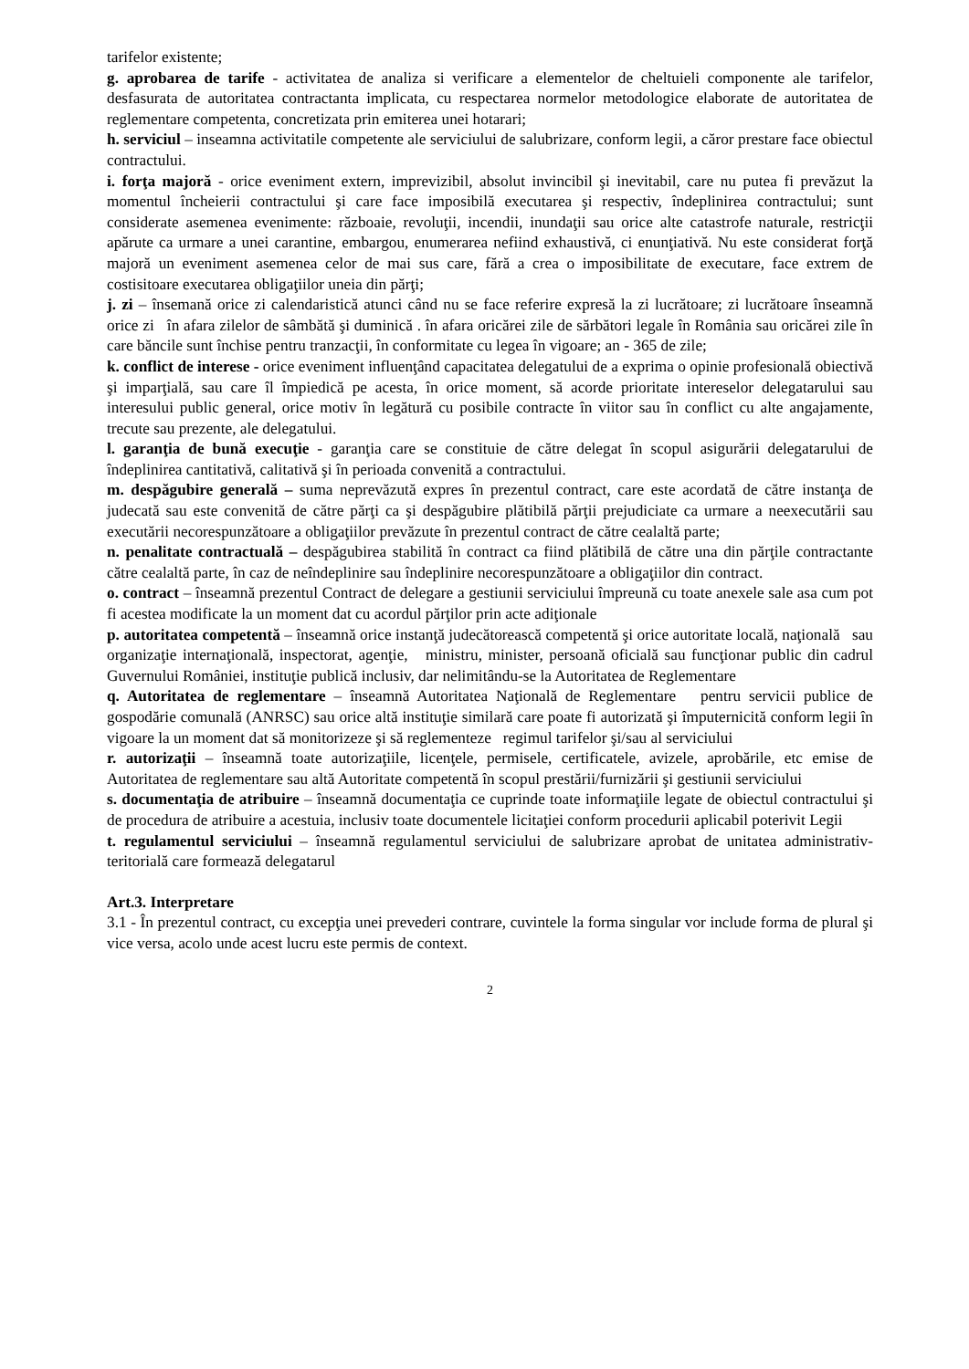tarifelor existente;
g. aprobarea de tarife - activitatea de analiza si verificare a elementelor de cheltuieli componente ale tarifelor, desfasurata de autoritatea contractanta implicata, cu respectarea normelor metodologice elaborate de autoritatea de reglementare competenta, concretizata prin emiterea unei hotarari;
h. serviciul – inseamna activitatile competente ale serviciului de salubrizare, conform legii, a căror prestare face obiectul contractului.
i. forţa majoră - orice eveniment extern, imprevizibil, absolut invincibil şi inevitabil, care nu putea fi prevăzut la momentul încheierii contractului şi care face imposibilă executarea şi respectiv, îndeplinirea contractului; sunt considerate asemenea evenimente: războaie, revoluţii, incendii, inundaţii sau orice alte catastrofe naturale, restricţii apărute ca urmare a unei carantine, embargou, enumerarea nefiind exhaustivă, ci enunţiativă. Nu este considerat forţă majoră un eveniment asemenea celor de mai sus care, fără a crea o imposibilitate de executare, face extrem de costisitoare executarea obligaţiilor uneia din părţi;
j. zi – însemană orice zi calendaristică atunci când nu se face referire expresă la zi lucrătoare; zi lucrătoare înseamnă orice zi în afara zilelor de sâmbătă şi duminică . în afara oricărei zile de sărbători legale în România sau oricărei zile în care băncile sunt închise pentru tranzacţii, în conformitate cu legea în vigoare; an - 365 de zile;
k. conflict de interese - orice eveniment influenţând capacitatea delegatului de a exprima o opinie profesională obiectivă şi imparţială, sau care îl împiedică pe acesta, în orice moment, să acorde prioritate intereselor delegatarului sau interesului public general, orice motiv în legătură cu posibile contracte în viitor sau în conflict cu alte angajamente, trecute sau prezente, ale delegatului.
l. garanţia de bună execuţie - garanţia care se constituie de către delegat în scopul asigurării delegatarului de îndeplinirea cantitativă, calitativă şi în perioada convenită a contractului.
m. despăgubire generală – suma neprevăzută expres în prezentul contract, care este acordată de către instanţa de judecată sau este convenită de către părţi ca şi despăgubire plătibilă părţii prejudiciate ca urmare a neexecutării sau executării necorespunzătoare a obligaţiilor prevăzute în prezentul contract de către cealaltă parte;
n. penalitate contractuală – despăgubirea stabilită în contract ca fiind plătibilă de către una din părţile contractante către cealaltă parte, în caz de neîndeplinire sau îndeplinire necorespunzătoare a obligaţiilor din contract.
o. contract – înseamnă prezentul Contract de delegare a gestiunii serviciului împreună cu toate anexele sale asa cum pot fi acestea modificate la un moment dat cu acordul părţilor prin acte adiţionale
p. autoritatea competentă – înseamnă orice instanţă judecătorească competentă şi orice autoritate locală, naţională sau organizaţie internaţională, inspectorat, agenţie, ministru, minister, persoană oficială sau funcţionar public din cadrul Guvernului României, instituţie publică inclusiv, dar nelimitându-se la Autoritatea de Reglementare
q. Autoritatea de reglementare – înseamnă Autoritatea Naţională de Reglementare pentru servicii publice de gospodărie comunală (ANRSC) sau orice altă instituţie similară care poate fi autorizată şi împuternicită conform legii în vigoare la un moment dat să monitorizeze şi să reglementeze regimul tarifelor şi/sau al serviciului
r. autorizaţii – înseamnă toate autorizaţiile, licenţele, permisele, certificatele, avizele, aprobările, etc emise de Autoritatea de reglementare sau altă Autoritate competentă în scopul prestării/furnizării şi gestiunii serviciului
s. documentaţia de atribuire – înseamnă documentaţia ce cuprinde toate informaţiile legate de obiectul contractului şi de procedura de atribuire a acestuia, inclusiv toate documentele licitaţiei conform procedurii aplicabil poterivit Legii
t. regulamentul serviciului – înseamnă regulamentul serviciului de salubrizare aprobat de unitatea administrativ-teritorială care formează delegatarul
Art.3. Interpretare
3.1 - În prezentul contract, cu excepţia unei prevederi contrare, cuvintele la forma singular vor include forma de plural şi vice versa, acolo unde acest lucru este permis de context.
2